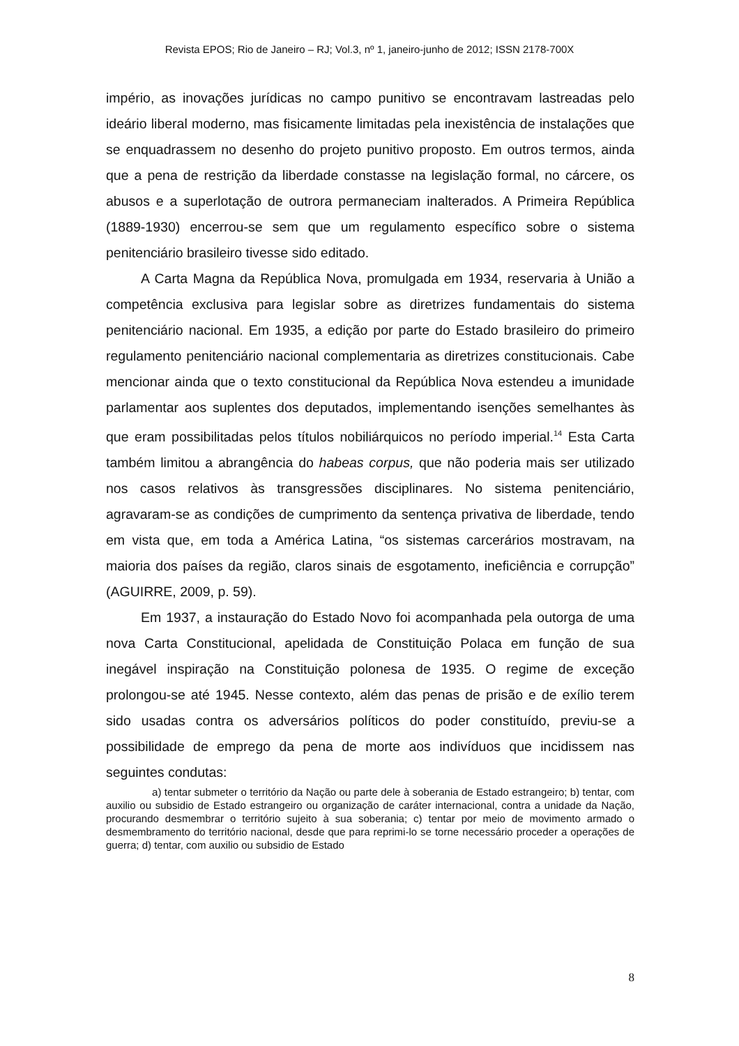Revista EPOS; Rio de Janeiro – RJ; Vol.3, nº 1, janeiro-junho de 2012; ISSN 2178-700X
império, as inovações jurídicas no campo punitivo se encontravam lastreadas pelo ideário liberal moderno, mas fisicamente limitadas pela inexistência de instalações que se enquadrassem no desenho do projeto punitivo proposto. Em outros termos, ainda que a pena de restrição da liberdade constasse na legislação formal, no cárcere, os abusos e a superlotação de outrora permaneciam inalterados. A Primeira República (1889-1930) encerrou-se sem que um regulamento específico sobre o sistema penitenciário brasileiro tivesse sido editado.
A Carta Magna da República Nova, promulgada em 1934, reservaria à União a competência exclusiva para legislar sobre as diretrizes fundamentais do sistema penitenciário nacional. Em 1935, a edição por parte do Estado brasileiro do primeiro regulamento penitenciário nacional complementaria as diretrizes constitucionais. Cabe mencionar ainda que o texto constitucional da República Nova estendeu a imunidade parlamentar aos suplentes dos deputados, implementando isenções semelhantes às que eram possibilitadas pelos títulos nobiliárquicos no período imperial.<sup>14</sup> Esta Carta também limitou a abrangência do habeas corpus, que não poderia mais ser utilizado nos casos relativos às transgressões disciplinares. No sistema penitenciário, agravaram-se as condições de cumprimento da sentença privativa de liberdade, tendo em vista que, em toda a América Latina, “os sistemas carcerários mostravam, na maioria dos países da região, claros sinais de esgotamento, ineficiência e corrupção” (AGUIRRE, 2009, p. 59).
Em 1937, a instauração do Estado Novo foi acompanhada pela outorga de uma nova Carta Constitucional, apelidada de Constituição Polaca em função de sua inegável inspiração na Constituição polonesa de 1935. O regime de exceção prolongou-se até 1945. Nesse contexto, além das penas de prisão e de exílio terem sido usadas contra os adversários políticos do poder constituído, previu-se a possibilidade de emprego da pena de morte aos indivíduos que incidissem nas seguintes condutas:
a) tentar submeter o território da Nação ou parte dele à soberania de Estado estrangeiro; b) tentar, com auxilio ou subsidio de Estado estrangeiro ou organização de caráter internacional, contra a unidade da Nação, procurando desmembrar o território sujeito à sua soberania; c) tentar por meio de movimento armado o desmembramento do território nacional, desde que para reprimi-lo se torne necessário proceder a operações de guerra; d) tentar, com auxilio ou subsidio de Estado
8